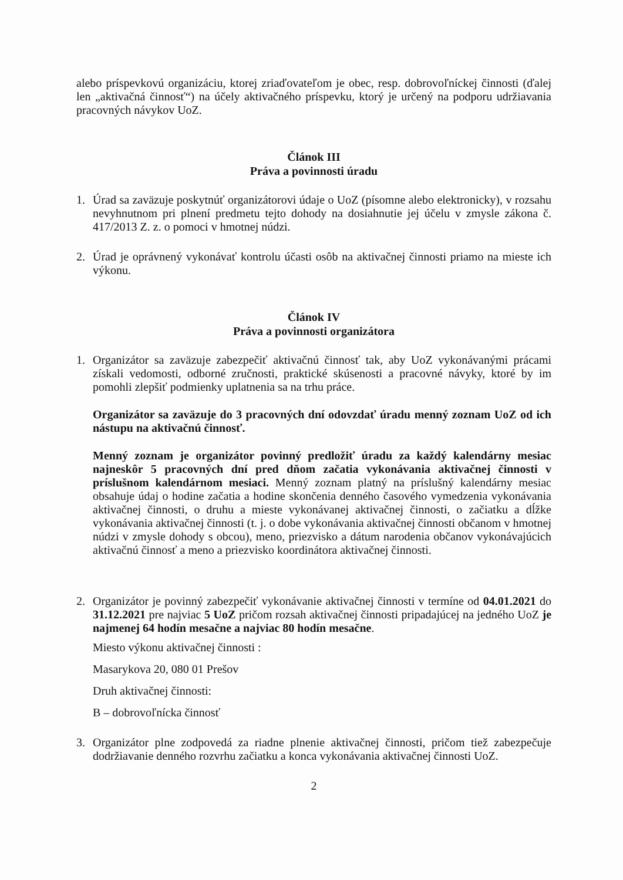alebo príspevkovú organizáciu, ktorej zriaďovateľom je obec, resp. dobrovoľníckej činnosti (ďalej len „aktivačná činnosť“) na účely aktivačného príspevku, ktorý je určený na podporu udržiavania pracovných návykov UoZ.
Článok III
Práva a povinnosti úradu
1. Úrad sa zaväzuje poskytnúť organizátorovi údaje o UoZ (písomne alebo elektronicky), v rozsahu nevyhnutnom pri plnení predmetu tejto dohody na dosiahnutie jej účelu v zmysle zákona č. 417/2013 Z. z. o pomoci v hmotnej núdzi.
2. Úrad je oprávnený vykonávať kontrolu účasti osôb na aktivačnej činnosti priamo na mieste ich výkonu.
Článok IV
Práva a povinnosti organizátora
1. Organizátor sa zaväzuje zabezpečiť aktivačnú činnosť tak, aby UoZ vykonávanými prácami získali vedomosti, odborné zručnosti, praktické skúsenosti a pracovné návyky, ktoré by im pomohli zlepšiť podmienky uplatnenia sa na trhu práce.
Organizátor sa zaväzuje do 3 pracovných dní odovzdať úradu menný zoznam UoZ od ich nástupu na aktivačnú činnosť.
Menný zoznam je organizátor povinný predložiť úradu za každý kalendárny mesiac najneskôr 5 pracovných dní pred dňom začatia vykonávania aktivačnej činnosti v príslušnom kalendárnom mesiaci. Menný zoznam platný na príslušný kalendárny mesiac obsahuje údaj o hodine začatia a hodine skončenia denného časového vymedzenia vykonávania aktivačnej činnosti, o druhu a mieste vykonávanej aktivačnej činnosti, o začiatku a dĺžke vykonávania aktivačnej činnosti (t. j. o dobe vykonávania aktivačnej činnosti občanom v hmotnej núdzi v zmysle dohody s obcou), meno, priezvisko a dátum narodenia občanov vykonávajúcich aktivačnú činnosť a meno a priezvisko koordinátora aktivačnej činnosti.
2. Organizátor je povinný zabezpečiť vykonávanie aktivačnej činnosti v termíne od 04.01.2021 do 31.12.2021 pre najviac 5 UoZ pričom rozsah aktivačnej činnosti pripadajúcej na jedného UoZ je najmenej 64 hodín mesačne a najviac 80 hodín mesačne.
Miesto výkonu aktivačnej činnosti :
Masarykova 20, 080 01 Prešov
Druh aktivačnej činnosti:
B – dobrovoľnícka činnosť
3. Organizátor plne zodpovedá za riadne plnenie aktivačnej činnosti, pričom tiež zabezpečuje dodržiavanie denného rozvrhu začiatku a konca vykonávania aktivačnej činnosti UoZ.
2